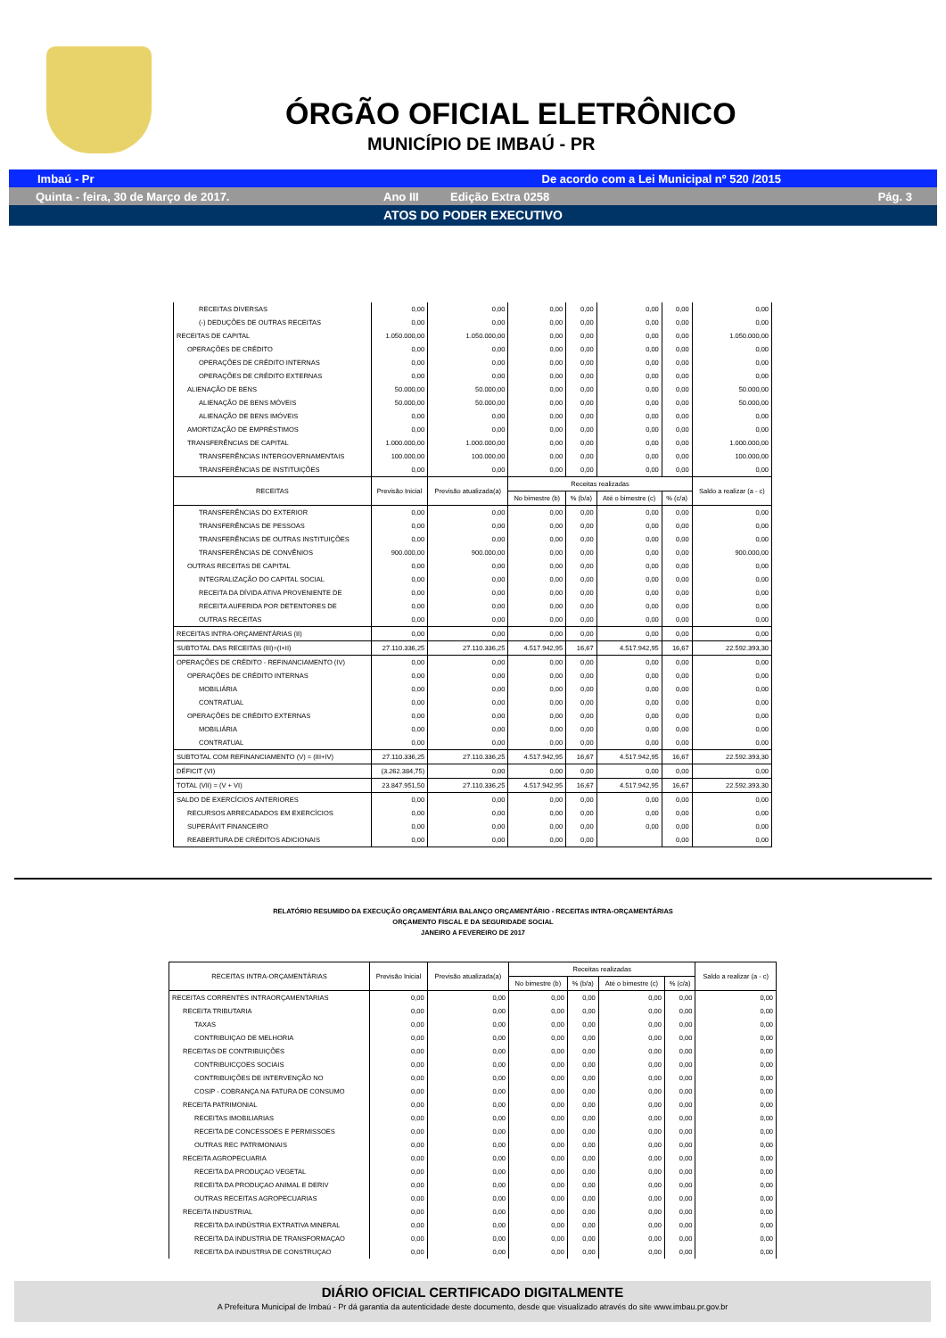ÓRGÃO OFICIAL ELETRÔNICO
MUNICÍPIO DE IMBAÚ - PR
Imbaú - Pr De acordo com a Lei Municipal nº 520 /2015
Quinta - feira, 30 de Março de 2017. Ano III Edição Extra 0258 Pág. 3
ATOS DO PODER EXECUTIVO
| RECEITAS DIVERSAS | 0,00 | 0,00 | 0,00 | 0,00 | 0,00 | 0,00 | 0,00 |
| (-) DEDUÇÕES DE OUTRAS RECEITAS | 0,00 | 0,00 | 0,00 | 0,00 | 0,00 | 0,00 | 0,00 |
| RECEITAS DE CAPITAL | 1.050.000,00 | 1.050.000,00 | 0,00 | 0,00 | 0,00 | 0,00 | 1.050.000,00 |
| OPERAÇÕES DE CRÉDITO | 0,00 | 0,00 | 0,00 | 0,00 | 0,00 | 0,00 | 0,00 |
| OPERAÇÕES DE CRÉDITO INTERNAS | 0,00 | 0,00 | 0,00 | 0,00 | 0,00 | 0,00 | 0,00 |
| OPERAÇÕES DE CRÉDITO EXTERNAS | 0,00 | 0,00 | 0,00 | 0,00 | 0,00 | 0,00 | 0,00 |
| ALIENAÇÃO DE BENS | 50.000,00 | 50.000,00 | 0,00 | 0,00 | 0,00 | 0,00 | 50.000,00 |
| ALIENAÇÃO DE BENS MÓVEIS | 50.000,00 | 50.000,00 | 0,00 | 0,00 | 0,00 | 0,00 | 50.000,00 |
| ALIENAÇÃO DE BENS IMÓVEIS | 0,00 | 0,00 | 0,00 | 0,00 | 0,00 | 0,00 | 0,00 |
| AMORTIZAÇÃO DE EMPRÉSTIMOS | 0,00 | 0,00 | 0,00 | 0,00 | 0,00 | 0,00 | 0,00 |
| TRANSFERÊNCIAS DE CAPITAL | 1.000.000,00 | 1.000.000,00 | 0,00 | 0,00 | 0,00 | 0,00 | 1.000.000,00 |
| TRANSFERÊNCIAS INTERGOVERNAMENTAIS | 100.000,00 | 100.000,00 | 0,00 | 0,00 | 0,00 | 0,00 | 100.000,00 |
| TRANSFERÊNCIAS DE INSTITUIÇÕES | 0,00 | 0,00 | 0,00 | 0,00 | 0,00 | 0,00 | 0,00 |
| RECEITAS | Previsão Inicial | Previsão atualizada(a) | Receitas realizadas | | | | Saldo a realizar (a - c) |
| | | | No bimestre (b) | % (b/a) | Até o bimestre (c) | % (c/a) | |
| TRANSFERÊNCIAS DO EXTERIOR | 0,00 | 0,00 | 0,00 | 0,00 | 0,00 | 0,00 | 0,00 |
| TRANSFERÊNCIAS DE PESSOAS | 0,00 | 0,00 | 0,00 | 0,00 | 0,00 | 0,00 | 0,00 |
| TRANSFERÊNCIAS DE OUTRAS INSTITUIÇÕES | 0,00 | 0,00 | 0,00 | 0,00 | 0,00 | 0,00 | 0,00 |
| TRANSFERÊNCIAS DE CONVÊNIOS | 900.000,00 | 900.000,00 | 0,00 | 0,00 | 0,00 | 0,00 | 900.000,00 |
| OUTRAS RECEITAS DE CAPITAL | 0,00 | 0,00 | 0,00 | 0,00 | 0,00 | 0,00 | 0,00 |
| INTEGRALIZAÇÃO DO CAPITAL SOCIAL | 0,00 | 0,00 | 0,00 | 0,00 | 0,00 | 0,00 | 0,00 |
| RECEITA DA DÍVIDA ATIVA PROVENIENTE DE | 0,00 | 0,00 | 0,00 | 0,00 | 0,00 | 0,00 | 0,00 |
| RECEITA AUFERIDA POR DETENTORES DE | 0,00 | 0,00 | 0,00 | 0,00 | 0,00 | 0,00 | 0,00 |
| OUTRAS RECEITAS | 0,00 | 0,00 | 0,00 | 0,00 | 0,00 | 0,00 | 0,00 |
| RECEITAS INTRA-ORÇAMENTÁRIAS (II) | 0,00 | 0,00 | 0,00 | 0,00 | 0,00 | 0,00 | 0,00 |
| SUBTOTAL DAS RECEITAS (III)=(I+II) | 27.110.336,25 | 27.110.336,25 | 4.517.942,95 | 16,67 | 4.517.942,95 | 16,67 | 22.592.393,30 |
| OPERAÇÕES DE CRÉDITO - REFINANCIAMENTO (IV) | 0,00 | 0,00 | 0,00 | 0,00 | 0,00 | 0,00 | 0,00 |
| OPERAÇÕES DE CRÉDITO INTERNAS | 0,00 | 0,00 | 0,00 | 0,00 | 0,00 | 0,00 | 0,00 |
| MOBILIÁRIA | 0,00 | 0,00 | 0,00 | 0,00 | 0,00 | 0,00 | 0,00 |
| CONTRATUAL | 0,00 | 0,00 | 0,00 | 0,00 | 0,00 | 0,00 | 0,00 |
| OPERAÇÕES DE CRÉDITO EXTERNAS | 0,00 | 0,00 | 0,00 | 0,00 | 0,00 | 0,00 | 0,00 |
| MOBILIÁRIA | 0,00 | 0,00 | 0,00 | 0,00 | 0,00 | 0,00 | 0,00 |
| CONTRATUAL | 0,00 | 0,00 | 0,00 | 0,00 | 0,00 | 0,00 | 0,00 |
| SUBTOTAL COM REFINANCIAMENTO (V) = (III+IV) | 27.110.336,25 | 27.110.336,25 | 4.517.942,95 | 16,67 | 4.517.942,95 | 16,67 | 22.592.393,30 |
| DÉFICIT (VI) | (3.262.384,75) | 0,00 | 0,00 | 0,00 | 0,00 | 0,00 | 0,00 |
| TOTAL (VII) = (V + VI) | 23.847.951,50 | 27.110.336,25 | 4.517.942,95 | 16,67 | 4.517.942,95 | 16,67 | 22.592.393,30 |
| SALDO DE EXERCÍCIOS ANTERIORES | 0,00 | 0,00 | 0,00 | 0,00 | 0,00 | 0,00 | 0,00 |
| RECURSOS ARRECADADOS EM EXERCÍCIOS | 0,00 | 0,00 | 0,00 | 0,00 | 0,00 | 0,00 | 0,00 |
| SUPERÁVIT FINANCEIRO | 0,00 | 0,00 | 0,00 | 0,00 | 0,00 | 0,00 | 0,00 |
| REABERTURA DE CRÉDITOS ADICIONAIS | 0,00 | 0,00 | 0,00 | 0,00 | | 0,00 | 0,00 |
RELATÓRIO RESUMIDO DA EXECUÇÃO ORÇAMENTÁRIA BALANÇO ORÇAMENTÁRIO - RECEITAS INTRA-ORÇAMENTÁRIAS
ORÇAMENTO FISCAL E DA SEGURIDADE SOCIAL
JANEIRO A FEVEREIRO DE 2017
| RECEITAS INTRA-ORÇAMENTÁRIAS | Previsão Inicial | Previsão atualizada(a) | Receitas realizadas | | | | Saldo a realizar (a - c) |
| --- | --- | --- | --- | --- | --- | --- | --- |
| | | | No bimestre (b) | % (b/a) | Até o bimestre (c) | % (c/a) | |
| RECEITAS CORRENTES INTRAORÇAMENTARIAS | 0,00 | 0,00 | 0,00 | 0,00 | 0,00 | 0,00 | 0,00 |
| RECEITA TRIBUTARIA | 0,00 | 0,00 | 0,00 | 0,00 | 0,00 | 0,00 | 0,00 |
| TAXAS | 0,00 | 0,00 | 0,00 | 0,00 | 0,00 | 0,00 | 0,00 |
| CONTRIBUIÇAO DE MELHORIA | 0,00 | 0,00 | 0,00 | 0,00 | 0,00 | 0,00 | 0,00 |
| RECEITAS DE CONTRIBUIÇÕES | 0,00 | 0,00 | 0,00 | 0,00 | 0,00 | 0,00 | 0,00 |
| CONTRIBUICÇOES SOCIAIS | 0,00 | 0,00 | 0,00 | 0,00 | 0,00 | 0,00 | 0,00 |
| CONTRIBUIÇÕES DE INTERVENÇÃO NO | 0,00 | 0,00 | 0,00 | 0,00 | 0,00 | 0,00 | 0,00 |
| COSIP - COBRANÇA NA FATURA DE CONSUMO | 0,00 | 0,00 | 0,00 | 0,00 | 0,00 | 0,00 | 0,00 |
| RECEITA PATRIMONIAL | 0,00 | 0,00 | 0,00 | 0,00 | 0,00 | 0,00 | 0,00 |
| RECEITAS IMOBILIARIAS | 0,00 | 0,00 | 0,00 | 0,00 | 0,00 | 0,00 | 0,00 |
| RECEITA DE CONCESSOES E PERMISSOES | 0,00 | 0,00 | 0,00 | 0,00 | 0,00 | 0,00 | 0,00 |
| OUTRAS REC PATRIMONIAIS | 0,00 | 0,00 | 0,00 | 0,00 | 0,00 | 0,00 | 0,00 |
| RECEITA AGROPECUARIA | 0,00 | 0,00 | 0,00 | 0,00 | 0,00 | 0,00 | 0,00 |
| RECEITA DA PRODUÇAO VEGETAL | 0,00 | 0,00 | 0,00 | 0,00 | 0,00 | 0,00 | 0,00 |
| RECEITA DA PRODUÇAO ANIMAL E DERIV | 0,00 | 0,00 | 0,00 | 0,00 | 0,00 | 0,00 | 0,00 |
| OUTRAS RECEITAS AGROPECUARIAS | 0,00 | 0,00 | 0,00 | 0,00 | 0,00 | 0,00 | 0,00 |
| RECEITA INDUSTRIAL | 0,00 | 0,00 | 0,00 | 0,00 | 0,00 | 0,00 | 0,00 |
| RECEITA DA INDÚSTRIA EXTRATIVA MINERAL | 0,00 | 0,00 | 0,00 | 0,00 | 0,00 | 0,00 | 0,00 |
| RECEITA DA INDUSTRIA DE TRANSFORMAÇAO | 0,00 | 0,00 | 0,00 | 0,00 | 0,00 | 0,00 | 0,00 |
| RECEITA DA INDUSTRIA DE CONSTRUÇAO | 0,00 | 0,00 | 0,00 | 0,00 | 0,00 | 0,00 | 0,00 |
DIÁRIO OFICIAL CERTIFICADO DIGITALMENTE
A Prefeitura Municipal de Imbaú - Pr dá garantia da autenticidade deste documento, desde que visualizado através do site www.imbau.pr.gov.br